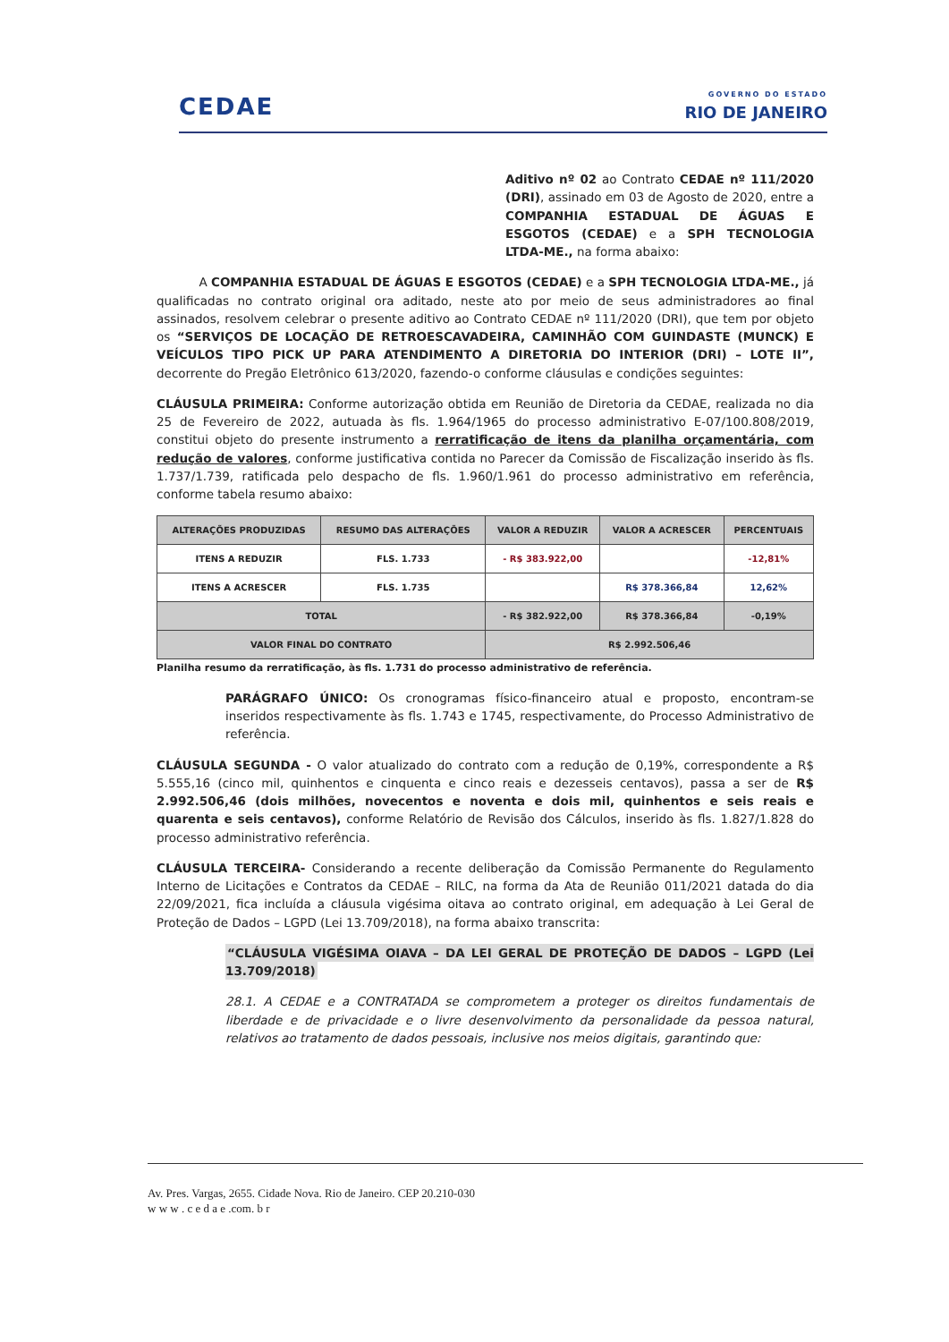CEDAE
GOVERNO DO ESTADO
RIO DE JANEIRO
Aditivo nº 02 ao Contrato CEDAE nº 111/2020 (DRI), assinado em 03 de Agosto de 2020, entre a COMPANHIA ESTADUAL DE ÁGUAS E ESGOTOS (CEDAE) e a SPH TECNOLOGIA LTDA-ME., na forma abaixo:
A COMPANHIA ESTADUAL DE ÁGUAS E ESGOTOS (CEDAE) e a SPH TECNOLOGIA LTDA-ME., já qualificadas no contrato original ora aditado, neste ato por meio de seus administradores ao final assinados, resolvem celebrar o presente aditivo ao Contrato CEDAE nº 111/2020 (DRI), que tem por objeto os “SERVIÇOS DE LOCAÇÃO DE RETROESCAVADEIRA, CAMINHÃO COM GUINDASTE (MUNCK) E VEÍCULOS TIPO PICK UP PARA ATENDIMENTO A DIRETORIA DO INTERIOR (DRI) – LOTE II”, decorrente do Pregão Eletrônico 613/2020, fazendo-o conforme cláusulas e condições seguintes:
CLÁUSULA PRIMEIRA: Conforme autorização obtida em Reunião de Diretoria da CEDAE, realizada no dia 25 de Fevereiro de 2022, autuada às fls. 1.964/1965 do processo administrativo E-07/100.808/2019, constitui objeto do presente instrumento a rerratificação de itens da planilha orçamentária, com redução de valores, conforme justificativa contida no Parecer da Comissão de Fiscalização inserido às fls. 1.737/1.739, ratificada pelo despacho de fls. 1.960/1.961 do processo administrativo em referência, conforme tabela resumo abaixo:
| ALTERAÇÕES PRODUZIDAS | RESUMO DAS ALTERAÇÕES | VALOR A REDUZIR | VALOR A ACRESCER | PERCENTUAIS |
| --- | --- | --- | --- | --- |
| ITENS A REDUZIR | FLS. 1.733 | - R$ 383.922,00 | | -12,81% |
| ITENS A ACRESCER | FLS. 1.735 | | R$ 378.366,84 | 12,62% |
| TOTAL | | - R$ 382.922,00 | R$ 378.366,84 | -0,19% |
| VALOR FINAL DO CONTRATO | | R$ 2.992.506,46 | | |
Planilha resumo da rerratificação, às fls. 1.731 do processo administrativo de referência.
PARÁGRAFO ÚNICO: Os cronogramas físico-financeiro atual e proposto, encontram-se inseridos respectivamente às fls. 1.743 e 1745, respectivamente, do Processo Administrativo de referência.
CLÁUSULA SEGUNDA - O valor atualizado do contrato com a redução de 0,19%, correspondente a R$ 5.555,16 (cinco mil, quinhentos e cinquenta e cinco reais e dezesseis centavos), passa a ser de R$ 2.992.506,46 (dois milhões, novecentos e noventa e dois mil, quinhentos e seis reais e quarenta e seis centavos), conforme Relatório de Revisão dos Cálculos, inserido às fls. 1.827/1.828 do processo administrativo referência.
CLÁUSULA TERCEIRA- Considerando a recente deliberação da Comissão Permanente do Regulamento Interno de Licitações e Contratos da CEDAE – RILC, na forma da Ata de Reunião 011/2021 datada do dia 22/09/2021, fica incluída a cláusula vigésima oitava ao contrato original, em adequação à Lei Geral de Proteção de Dados – LGPD (Lei 13.709/2018), na forma abaixo transcrita:
“CLÁUSULA VIGÉSIMA OIAVA – DA LEI GERAL DE PROTEÇÃO DE DADOS – LGPD (Lei 13.709/2018)
28.1. A CEDAE e a CONTRATADA se comprometem a proteger os direitos fundamentais de liberdade e de privacidade e o livre desenvolvimento da personalidade da pessoa natural, relativos ao tratamento de dados pessoais, inclusive nos meios digitais, garantindo que:
Av. Pres. Vargas, 2655. Cidade Nova. Rio de Janeiro. CEP 20.210-030
w w w . c e d a e .com. b r